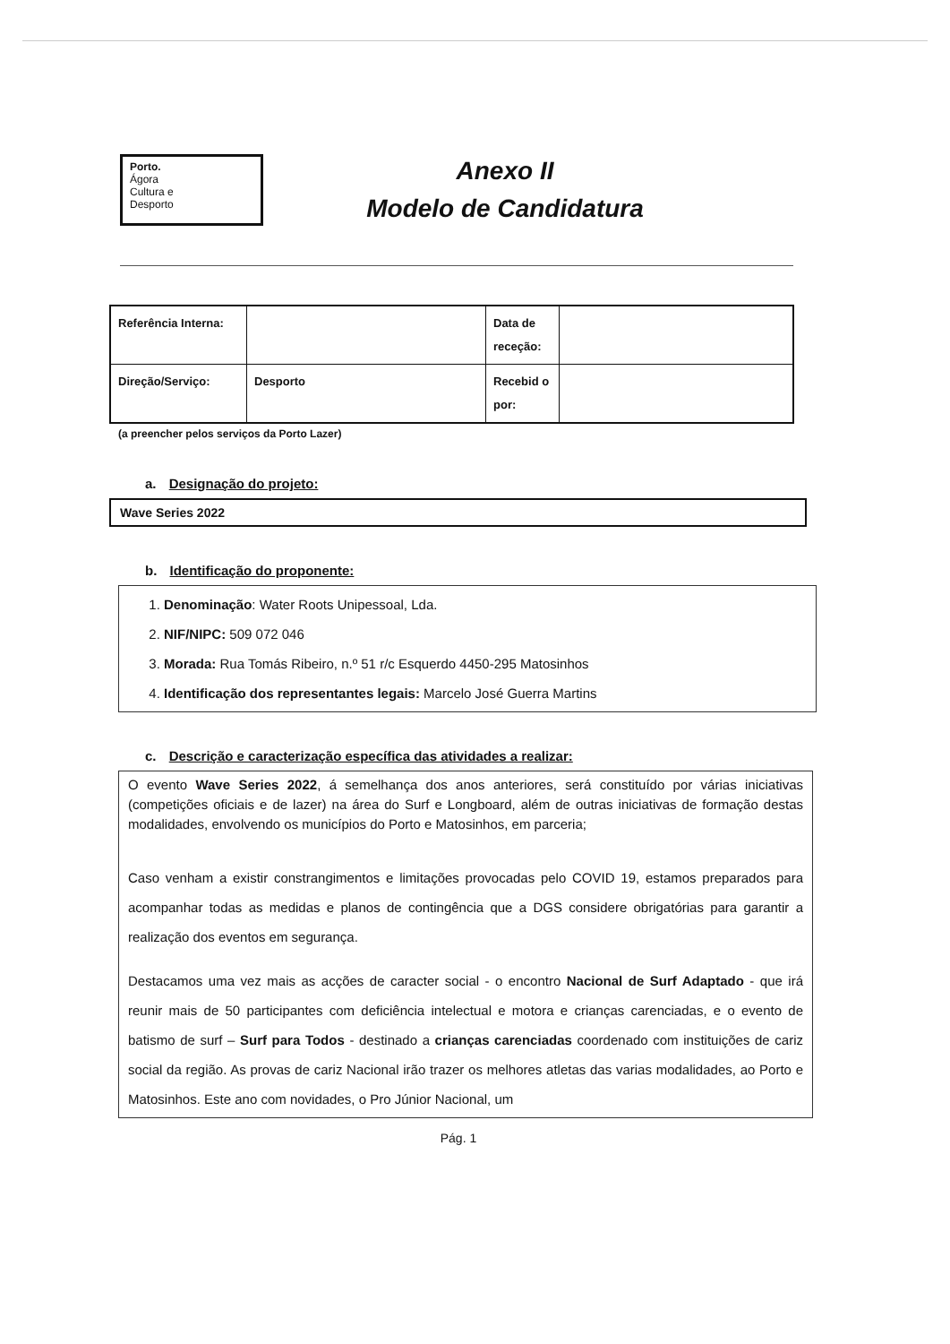Porto.
Ágora
Cultura e
Desporto
Anexo II
Modelo de Candidatura
| Referência Interna: | | Data de receção: | |
| Direção/Serviço: | Desporto | Recebid o por: | |
(a preencher pelos serviços da Porto Lazer)
a. Designação do projeto:
Wave Series 2022
b. Identificação do proponente:
1. Denominação: Water Roots Unipessoal, Lda.
2. NIF/NIPC: 509 072 046
3. Morada: Rua Tomás Ribeiro, n.º 51 r/c Esquerdo 4450-295 Matosinhos
4. Identificação dos representantes legais: Marcelo José Guerra Martins
c. Descrição e caracterização específica das atividades a realizar:
O evento Wave Series 2022, á semelhança dos anos anteriores, será constituído por várias iniciativas (competições oficiais e de lazer) na área do Surf e Longboard, além de outras iniciativas de formação destas modalidades, envolvendo os municípios do Porto e Matosinhos, em parceria;
Caso venham a existir constrangimentos e limitações provocadas pelo COVID 19, estamos preparados para acompanhar todas as medidas e planos de contingência que a DGS considere obrigatórias para garantir a realização dos eventos em segurança.
Destacamos uma vez mais as acções de caracter social - o encontro Nacional de Surf Adaptado - que irá reunir mais de 50 participantes com deficiência intelectual e motora e crianças carenciadas, e o evento de batismo de surf – Surf para Todos - destinado a crianças carenciadas coordenado com instituições de cariz social da região. As provas de cariz Nacional irão trazer os melhores atletas das varias modalidades, ao Porto e Matosinhos. Este ano com novidades, o Pro Júnior Nacional, um
Pág. 1